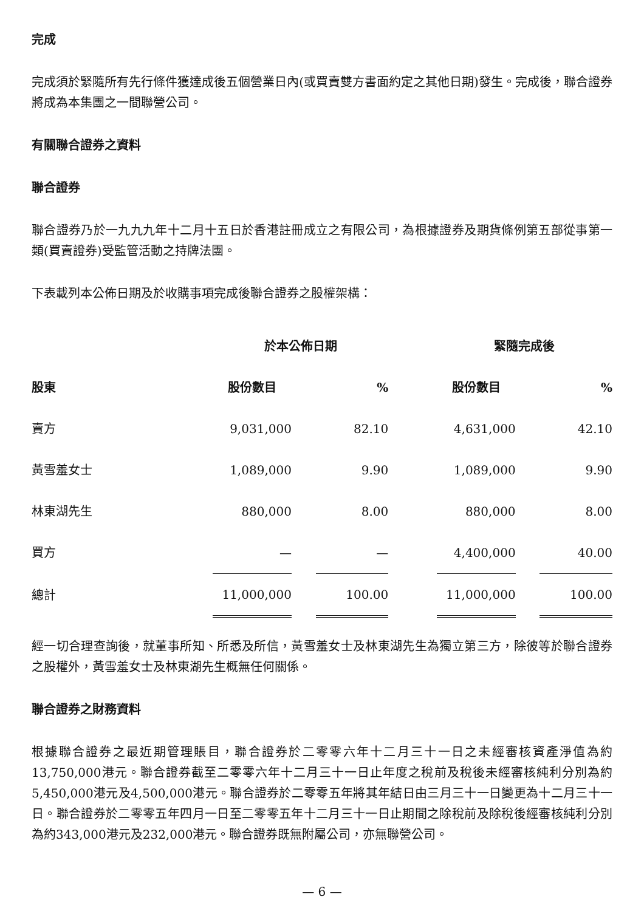完成
完成須於緊隨所有先行條件獲達成後五個營業日內(或買賣雙方書面約定之其他日期)發生。完成後，聯合證券將成為本集團之一間聯營公司。
有關聯合證券之資料
聯合證券
聯合證券乃於一九九九年十二月十五日於香港註冊成立之有限公司，為根據證券及期貨條例第五部從事第一類(買賣證券)受監管活動之持牌法團。
下表載列本公佈日期及於收購事項完成後聯合證券之股權架構：
| | 於本公佈日期 | | | | 緊隨完成後 | | |
| --- | --- | --- | --- | --- | --- | --- | --- |
| 股東 | 股份數目 | | % | | 股份數目 | | % |
| 賣方 | 9,031,000 | | 82.10 | | 4,631,000 | | 42.10 |
| 黃雪羞女士 | 1,089,000 | | 9.90 | | 1,089,000 | | 9.90 |
| 林東湖先生 | 880,000 | | 8.00 | | 880,000 | | 8.00 |
| 買方 | — | | — | | 4,400,000 | | 40.00 |
| 總計 | 11,000,000 | | 100.00 | | 11,000,000 | | 100.00 |
經一切合理查詢後，就董事所知、所悉及所信，黃雪羞女士及林東湖先生為獨立第三方，除彼等於聯合證券之股權外，黃雪羞女士及林東湖先生概無任何關係。
聯合證券之財務資料
根據聯合證券之最近期管理賬目，聯合證券於二零零六年十二月三十一日之未經審核資產淨值為約13,750,000港元。聯合證券截至二零零六年十二月三十一日止年度之稅前及稅後未經審核純利分別為約5,450,000港元及4,500,000港元。聯合證券於二零零五年將其年結日由三月三十一日變更為十二月三十一日。聯合證券於二零零五年四月一日至二零零五年十二月三十一日止期間之除稅前及除稅後經審核純利分別為約343,000港元及232,000港元。聯合證券既無附屬公司，亦無聯營公司。
— 6 —